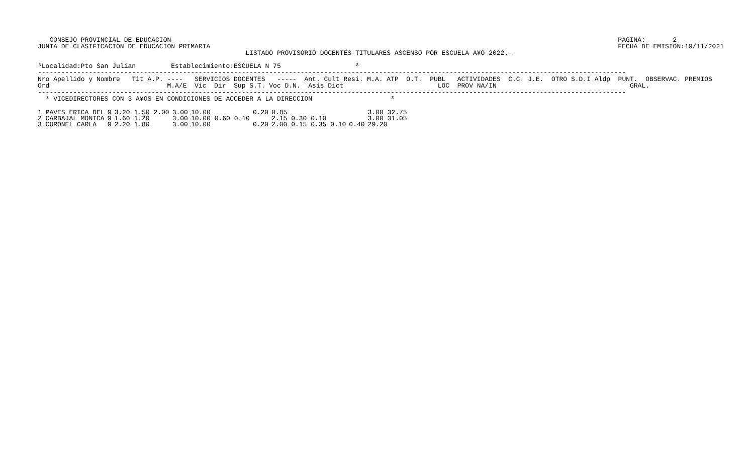CONSEJO PROVINCIAL DE EDUCACION
JUNTA DE CLASIFICACION DE EDUCACION PRIMARIA
PAGINA:       2
FECHA DE EMISION:19/11/2021
                                                     LISTADO PROVISORIO DOCENTES TITULARES ASCENSO POR ESCUELA A¥O 2022.-

³Localidad:Pto San Julian         Establecimiento:ESCUELA N 75                   ³
------------------------------------------------------------------------------------------------------------------------------------------------------
Nro Apellido y Nombre   Tit A.P. ----   SERVICIOS DOCENTES   -----  Ant. Cult Resi. M.A. ATP  O.T.  PUBL   ACTIVIDADES  C.C. J.E.  OTRO S.D.I Aldp  PUNT.  OBSERVAC. PREMIOS
Ord                              M.A/E  Vic  Dir  Sup S.T. Voc D.N.  Asis Dict                        LOC  PROV NA/IN                                  GRAL.
------------------------------------------------------------------------------------------------------------------------------------------------------
  ³ VICEDIRECTORES CON 3 A¥OS EN CONDICIONES DE ACCEDER A LA DIRECCION                    ³
| 1 PAVES ERICA DEL | 9 | 3.20 1.50 2.00 | 3.00 | 10.00 | 0.20 | 0.85 | | 3.00 32.75 |
| 2 CARBAJAL MONICA | 9 | 1.60 1.20 | 3.00 | 10.00 0.60 0.10 | | 2.15 0.30 0.10 | | 3.00 31.05 |
| 3 CORONEL CARLA | 9 | 2.20 1.80 | 3.00 | 10.00 | 0.20 | 2.00 0.15 0.35 0.10 | 0.40 | 29.20 |